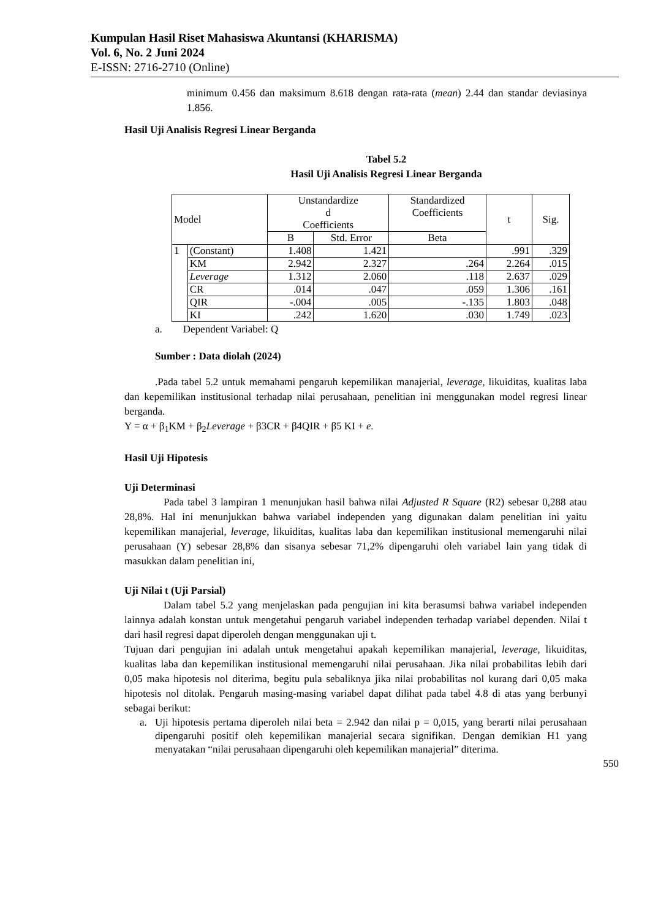Kumpulan Hasil Riset Mahasiswa Akuntansi (KHARISMA)
Vol. 6, No. 2 Juni 2024
E-ISSN: 2716-2710 (Online)
minimum 0.456 dan maksimum 8.618 dengan rata-rata (mean) 2.44 dan standar deviasinya 1.856.
Hasil Uji Analisis Regresi Linear Berganda
Tabel 5.2
Hasil Uji Analisis Regresi Linear Berganda
| Model | | Unstandardize d Coefficients | | Standardized Coefficients | t | Sig. |
| --- | --- | --- | --- | --- | --- | --- |
| | | B | Std. Error | Beta | | |
| 1 | (Constant) | 1.408 | 1.421 | | .991 | .329 |
| | KM | 2.942 | 2.327 | .264 | 2.264 | .015 |
| | Leverage | 1.312 | 2.060 | .118 | 2.637 | .029 |
| | CR | .014 | .047 | .059 | 1.306 | .161 |
| | QIR | -.004 | .005 | -.135 | 1.803 | .048 |
| | KI | .242 | 1.620 | .030 | 1.749 | .023 |
a. Dependent Variabel: Q
Sumber : Data diolah (2024)
.Pada tabel 5.2 untuk memahami pengaruh kepemilikan manajerial, leverage, likuiditas, kualitas laba dan kepemilikan institusional terhadap nilai perusahaan, penelitian ini menggunakan model regresi linear berganda.
Y = α + β<sub>1</sub>KM + β<sub>2</sub>Leverage + β3CR + β4QIR + β5 KI + e.
Hasil Uji Hipotesis
Uji Determinasi
Pada tabel 3 lampiran 1 menunjukan hasil bahwa nilai Adjusted R Square (R2) sebesar 0,288 atau 28,8%. Hal ini menunjukkan bahwa variabel independen yang digunakan dalam penelitian ini yaitu kepemilikan manajerial, leverage, likuiditas, kualitas laba dan kepemilikan institusional memengaruhi nilai perusahaan (Y) sebesar 28,8% dan sisanya sebesar 71,2% dipengaruhi oleh variabel lain yang tidak di masukkan dalam penelitian ini,
Uji Nilai t (Uji Parsial)
Dalam tabel 5.2 yang menjelaskan pada pengujian ini kita berasumsi bahwa variabel independen lainnya adalah konstan untuk mengetahui pengaruh variabel independen terhadap variabel dependen. Nilai t dari hasil regresi dapat diperoleh dengan menggunakan uji t.
Tujuan dari pengujian ini adalah untuk mengetahui apakah kepemilikan manajerial, leverage, likuiditas, kualitas laba dan kepemilikan institusional memengaruhi nilai perusahaan. Jika nilai probabilitas lebih dari 0,05 maka hipotesis nol diterima, begitu pula sebaliknya jika nilai probabilitas nol kurang dari 0,05 maka hipotesis nol ditolak. Pengaruh masing-masing variabel dapat dilihat pada tabel 4.8 di atas yang berbunyi sebagai berikut:
a. Uji hipotesis pertama diperoleh nilai beta = 2.942 dan nilai p = 0,015, yang berarti nilai perusahaan dipengaruhi positif oleh kepemilikan manajerial secara signifikan. Dengan demikian H1 yang menyatakan “nilai perusahaan dipengaruhi oleh kepemilikan manajerial” diterima.
550